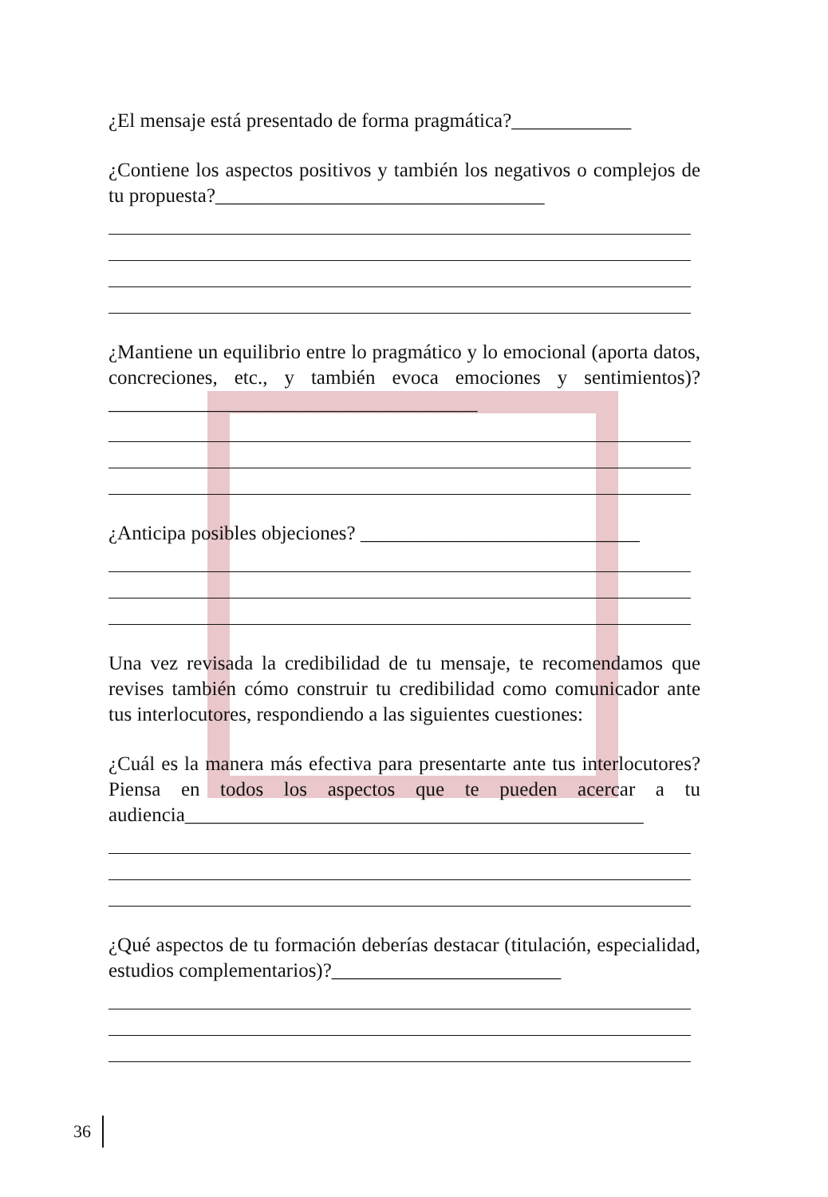¿El mensaje está presentado de forma pragmática?____________
¿Contiene los aspectos positivos y también los negativos o complejos de tu propuesta?_________________________________
¿Mantiene un equilibrio entre lo pragmático y lo emocional (aporta datos, concreciones, etc., y también evoca emociones y sentimientos)?_____________________________________
¿Anticipa posibles objeciones? ____________________________
Una vez revisada la credibilidad de tu mensaje, te recomendamos que revises también cómo construir tu credibilidad como comunicador ante tus interlocutores, respondiendo a las siguientes cuestiones:
¿Cuál es la manera más efectiva para presentarte ante tus interlocutores? Piensa en todos los aspectos que te pueden acercar a tu audiencia______________________________________________
¿Qué aspectos de tu formación deberías destacar (titulación, especialidad, estudios complementarios)?_______________________
36